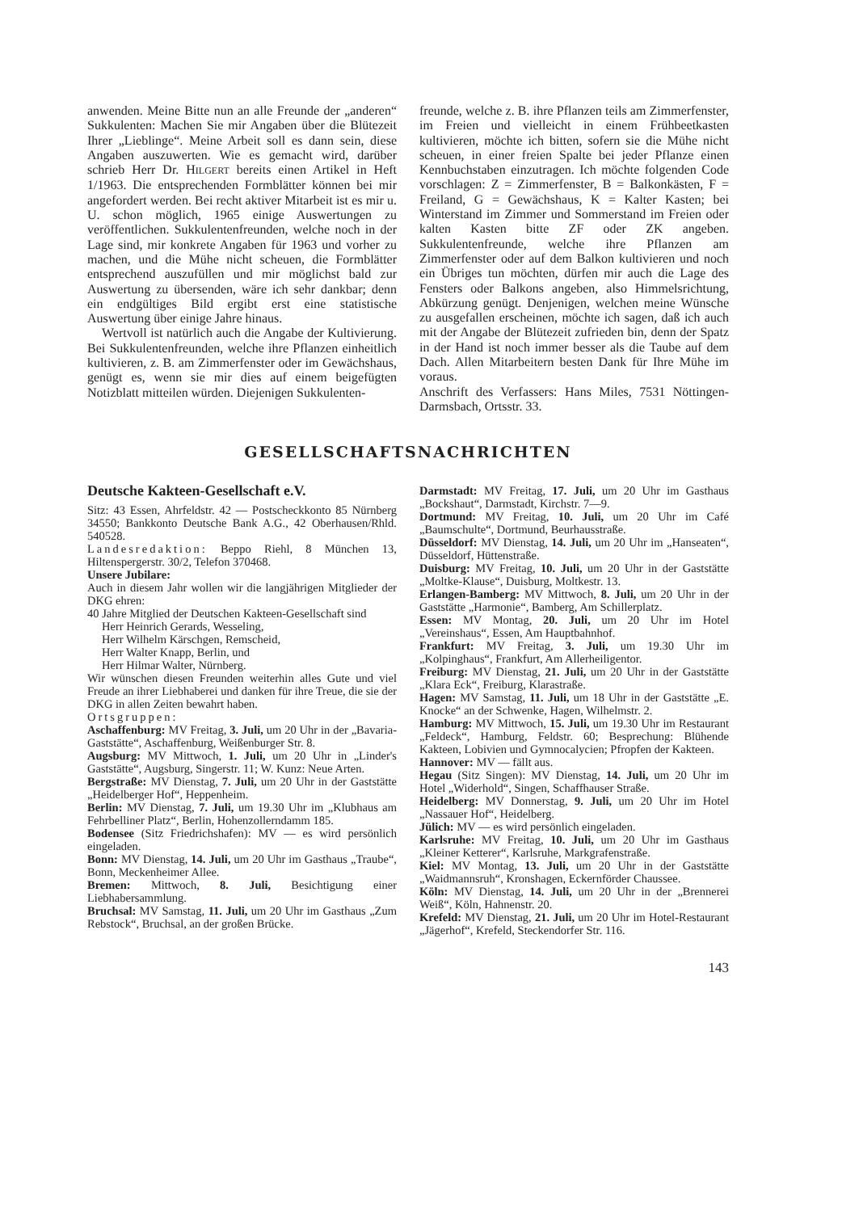anwenden. Meine Bitte nun an alle Freunde der „anderen“ Sukkulenten: Machen Sie mir Angaben über die Blütezeit Ihrer „Lieblinge“. Meine Arbeit soll es dann sein, diese Angaben auszuwerten. Wie es gemacht wird, darüber schrieb Herr Dr. HILGERT bereits einen Artikel in Heft 1/1963. Die entsprechenden Formblätter können bei mir angefordert werden. Bei recht aktiver Mitarbeit ist es mir u. U. schon möglich, 1965 einige Auswertungen zu veröffentlichen. Sukkulentenfreunden, welche noch in der Lage sind, mir konkrete Angaben für 1963 und vorher zu machen, und die Mühe nicht scheuen, die Formblätter entsprechend auszufüllen und mir möglichst bald zur Auswertung zu übersenden, wäre ich sehr dankbar; denn ein endgültiges Bild ergibt erst eine statistische Auswertung über einige Jahre hinaus.
Wertvoll ist natürlich auch die Angabe der Kultivierung. Bei Sukkulentenfreunden, welche ihre Pflanzen einheitlich kultivieren, z. B. am Zimmerfenster oder im Gewächshaus, genügt es, wenn sie mir dies auf einem beigefügten Notizblatt mitteilen würden. Diejenigen Sukkulenten-
freunde, welche z. B. ihre Pflanzen teils am Zimmerfenster, im Freien und vielleicht in einem Frühbeetkasten kultivieren, möchte ich bitten, sofern sie die Mühe nicht scheuen, in einer freien Spalte bei jeder Pflanze einen Kennbuchstaben einzutragen. Ich möchte folgenden Code vorschlagen: Z = Zimmerfenster, B = Balkonkästen, F = Freiland, G = Gewächshaus, K = Kalter Kasten; bei Winterstand im Zimmer und Sommerstand im Freien oder kalten Kasten bitte ZF oder ZK angeben. Sukkulentenfreunde, welche ihre Pflanzen am Zimmerfenster oder auf dem Balkon kultivieren und noch ein Übriges tun möchten, dürfen mir auch die Lage des Fensters oder Balkons angeben, also Himmelsrichtung, Abkürzung genügt. Denjenigen, welchen meine Wünsche zu ausgefallen erscheinen, möchte ich sagen, daß ich auch mit der Angabe der Blütezeit zufrieden bin, denn der Spatz in der Hand ist noch immer besser als die Taube auf dem Dach. Allen Mitarbeitern besten Dank für Ihre Mühe im voraus.
Anschrift des Verfassers: Hans Miles, 7531 Nöttingen-Darmsbach, Ortsstr. 33.
GESELLSCHAFTSNACHRICHTEN
Deutsche Kakteen-Gesellschaft e.V.
Sitz: 43 Essen, Ahrfeldstr. 42 — Postscheckkonto 85 Nürnberg 34550; Bankkonto Deutsche Bank A.G., 42 Oberhausen/Rhld. 540528.
Landesredaktion: Beppo Riehl, 8 München 13, Hiltenspergerstr. 30/2, Telefon 370468.
Unsere Jubilare:
Auch in diesem Jahr wollen wir die langjährigen Mitglieder der DKG ehren:
40 Jahre Mitglied der Deutschen Kakteen-Gesellschaft sind
Herr Heinrich Gerards, Wesseling,
Herr Wilhelm Kärschgen, Remscheid,
Herr Walter Knapp, Berlin, und
Herr Hilmar Walter, Nürnberg.
Wir wünschen diesen Freunden weiterhin alles Gute und viel Freude an ihrer Liebhaberei und danken für ihre Treue, die sie der DKG in allen Zeiten bewahrt haben.
Ortsgruppen:
Aschaffenburg: MV Freitag, 3. Juli, um 20 Uhr in der „Bavaria-Gaststätte“, Aschaffenburg, Weißenburger Str. 8.
Augsburg: MV Mittwoch, 1. Juli, um 20 Uhr in „Linder's Gaststätte“, Augsburg, Singerstr. 11; W. Kunz: Neue Arten.
Bergstraße: MV Dienstag, 7. Juli, um 20 Uhr in der Gaststätte „Heidelberger Hof“, Heppenheim.
Berlin: MV Dienstag, 7. Juli, um 19.30 Uhr im „Klubhaus am Fehrbelliner Platz“, Berlin, Hohenzollerndamm 185.
Bodensee (Sitz Friedrichshafen): MV — es wird persönlich eingeladen.
Bonn: MV Dienstag, 14. Juli, um 20 Uhr im Gasthaus „Traube“, Bonn, Meckenheimer Allee.
Bremen: Mittwoch, 8. Juli, Besichtigung einer Liebhabersammlung.
Bruchsal: MV Samstag, 11. Juli, um 20 Uhr im Gasthaus „Zum Rebstock“, Bruchsal, an der großen Brücke.
Darmstadt: MV Freitag, 17. Juli, um 20 Uhr im Gasthaus „Bockshaut“, Darmstadt, Kirchstr. 7—9.
Dortmund: MV Freitag, 10. Juli, um 20 Uhr im Café „Baumschulte“, Dortmund, Beurhausstraße.
Düsseldorf: MV Dienstag, 14. Juli, um 20 Uhr im „Hanseaten“, Düsseldorf, Hüttenstraße.
Duisburg: MV Freitag, 10. Juli, um 20 Uhr in der Gaststätte „Moltke-Klause“, Duisburg, Moltkestr. 13.
Erlangen-Bamberg: MV Mittwoch, 8. Juli, um 20 Uhr in der Gaststätte „Harmonie“, Bamberg, Am Schillerplatz.
Essen: MV Montag, 20. Juli, um 20 Uhr im Hotel „Vereinshaus“, Essen, Am Hauptbahnhof.
Frankfurt: MV Freitag, 3. Juli, um 19.30 Uhr im „Kolpinghaus“, Frankfurt, Am Allerheiligentor.
Freiburg: MV Dienstag, 21. Juli, um 20 Uhr in der Gaststätte „Klara Eck“, Freiburg, Klarastraße.
Hagen: MV Samstag, 11. Juli, um 18 Uhr in der Gaststätte „E. Knocke“ an der Schwenke, Hagen, Wilhelmstr. 2.
Hamburg: MV Mittwoch, 15. Juli, um 19.30 Uhr im Restaurant „Feldeck“, Hamburg, Feldstr. 60; Besprechung: Blühende Kakteen, Lobivien und Gymnocalycien; Pfropfen der Kakteen.
Hannover: MV — fällt aus.
Hegau (Sitz Singen): MV Dienstag, 14. Juli, um 20 Uhr im Hotel „Widerhold“, Singen, Schaffhauser Straße.
Heidelberg: MV Donnerstag, 9. Juli, um 20 Uhr im Hotel „Nassauer Hof“, Heidelberg.
Jülich: MV — es wird persönlich eingeladen.
Karlsruhe: MV Freitag, 10. Juli, um 20 Uhr im Gasthaus „Kleiner Ketterer“, Karlsruhe, Markgrafenstraße.
Kiel: MV Montag, 13. Juli, um 20 Uhr in der Gaststätte „Waidmannsruh“, Kronshagen, Eckernförder Chaussee.
Köln: MV Dienstag, 14. Juli, um 20 Uhr in der „Brennerei Weiß“, Köln, Hahnenstr. 20.
Krefeld: MV Dienstag, 21. Juli, um 20 Uhr im Hotel-Restaurant „Jägerhof“, Krefeld, Steckendorfer Str. 116.
143